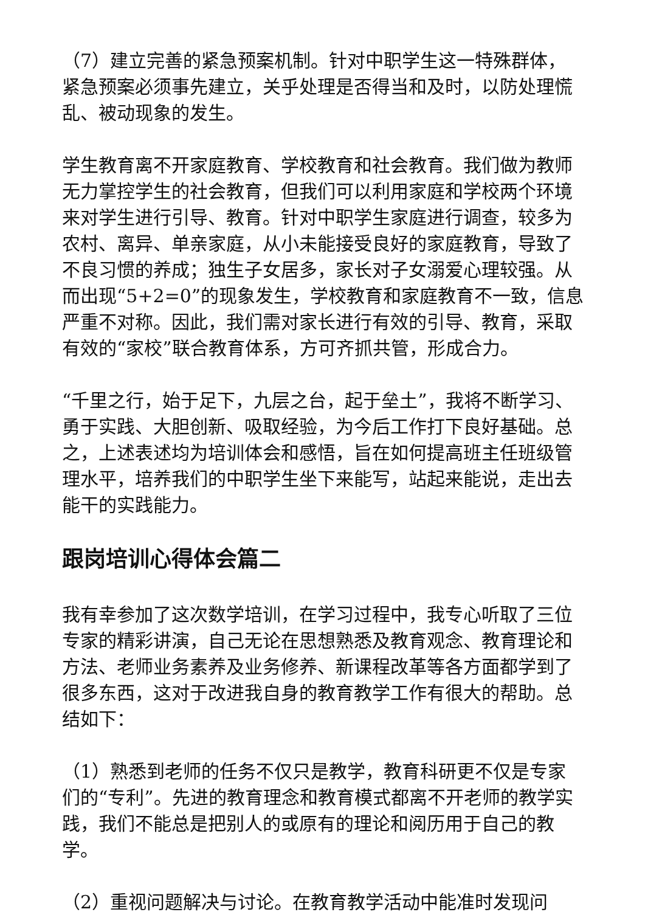（7）建立完善的紧急预案机制。针对中职学生这一特殊群体，紧急预案必须事先建立，关乎处理是否得当和及时，以防处理慌乱、被动现象的发生。
学生教育离不开家庭教育、学校教育和社会教育。我们做为教师无力掌控学生的社会教育，但我们可以利用家庭和学校两个环境来对学生进行引导、教育。针对中职学生家庭进行调查，较多为农村、离异、单亲家庭，从小未能接受良好的家庭教育，导致了不良习惯的养成；独生子女居多，家长对子女溺爱心理较强。从而出现“5+2=0”的现象发生，学校教育和家庭教育不一致，信息严重不对称。因此，我们需对家长进行有效的引导、教育，采取有效的“家校”联合教育体系，方可齐抓共管，形成合力。
“千里之行，始于足下，九层之台，起于垒土”，我将不断学习、勇于实践、大胆创新、吸取经验，为今后工作打下良好基础。总之，上述表述均为培训体会和感悟，旨在如何提高班主任班级管理水平，培养我们的中职学生坐下来能写，站起来能说，走出去能干的实践能力。
跟岗培训心得体会篇二
我有幸参加了这次数学培训，在学习过程中，我专心听取了三位专家的精彩讲演，自己无论在思想熟悉及教育观念、教育理论和方法、老师业务素养及业务修养、新课程改革等各方面都学到了很多东西，这对于改进我自身的教育教学工作有很大的帮助。总结如下：
（1）熟悉到老师的任务不仅只是教学，教育科研更不仅是专家们的“专利”。先进的教育理念和教育模式都离不开老师的教学实践，我们不能总是把别人的或原有的理论和阅历用于自己的教学。
（2）重视问题解决与讨论。在教育教学活动中能准时发现问